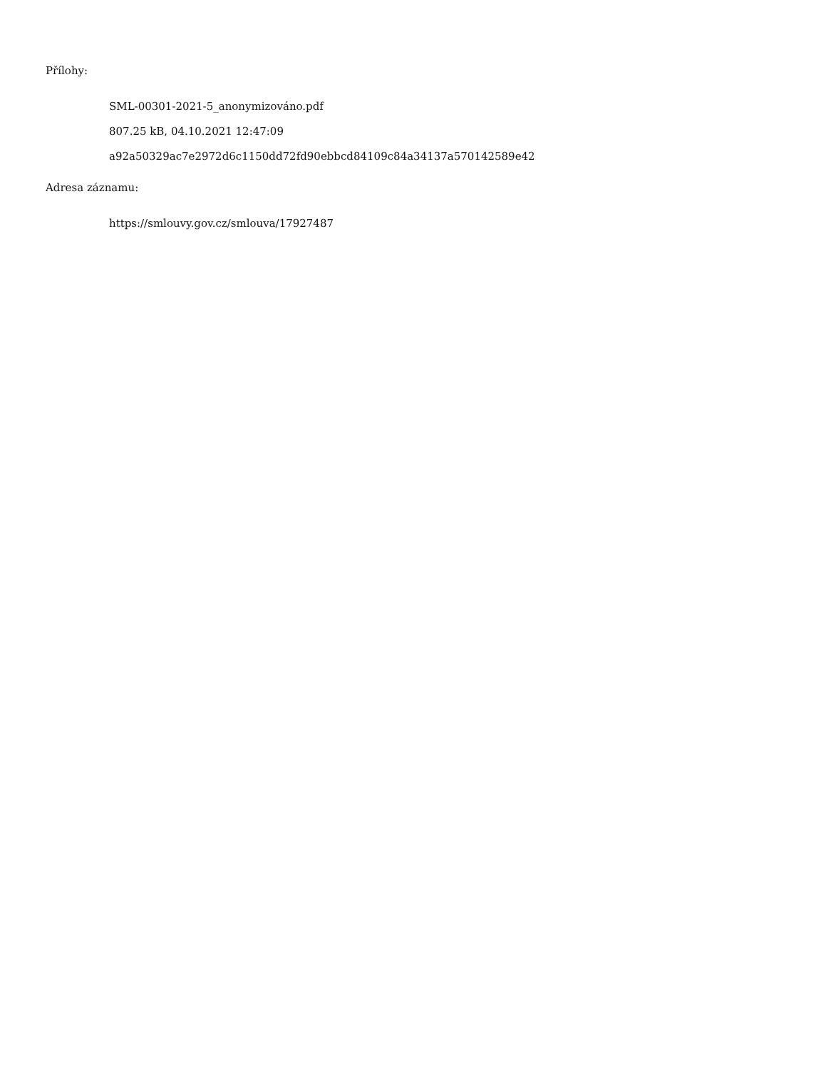Přílohy:
SML-00301-2021-5_anonymizováno.pdf
807.25 kB, 04.10.2021 12:47:09
a92a50329ac7e2972d6c1150dd72fd90ebbcd84109c84a34137a570142589e42
Adresa záznamu:
https://smlouvy.gov.cz/smlouva/17927487